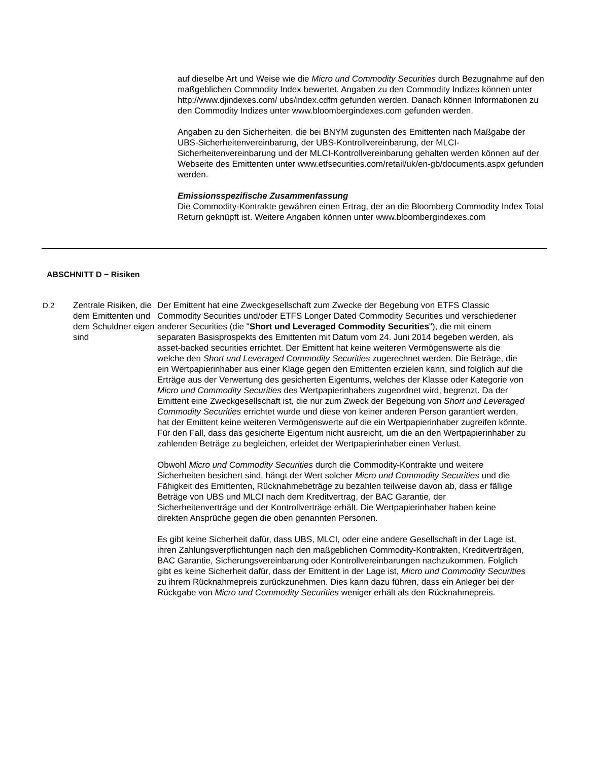auf dieselbe Art und Weise wie die Micro und Commodity Securities durch Bezugnahme auf den maßgeblichen Commodity Index bewertet. Angaben zu den Commodity Indizes können unter http://www.djindexes.com/ ubs/index.cdfm gefunden werden. Danach können Informationen zu den Commodity Indizes unter www.bloombergindexes.com gefunden werden.
Angaben zu den Sicherheiten, die bei BNYM zugunsten des Emittenten nach Maßgabe der UBS-Sicherheitenvereinbarung, der UBS-Kontrollvereinbarung, der MLCI-Sicherheitenvereinbarung und der MLCI-Kontrollvereinbarung gehalten werden können auf der Webseite des Emittenten unter www.etfsecurities.com/retail/uk/en-gb/documents.aspx gefunden werden.
Emissionsspezifische Zusammenfassung
Die Commodity-Kontrakte gewähren einen Ertrag, der an die Bloomberg Commodity Index Total Return geknüpft ist. Weitere Angaben können unter www.bloombergindexes.com
ABSCHNITT D − Risiken
D.2 Zentrale Risiken, die dem Emittenten und dem Schuldner eigen sind
Der Emittent hat eine Zweckgesellschaft zum Zwecke der Begebung von ETFS Classic Commodity Securities und/oder ETFS Longer Dated Commodity Securities und verschiedener anderer Securities (die "Short und Leveraged Commodity Securities"), die mit einem separaten Basisprospekts des Emittenten mit Datum vom 24. Juni 2014 begeben werden, als asset-backed securities errichtet. Der Emittent hat keine weiteren Vermögenswerte als die welche den Short und Leveraged Commodity Securities zugerechnet werden. Die Beträge, die ein Wertpapierinhaber aus einer Klage gegen den Emittenten erzielen kann, sind folglich auf die Erträge aus der Verwertung des gesicherten Eigentums, welches der Klasse oder Kategorie von Micro und Commodity Securities des Wertpapierinhabers zugeordnet wird, begrenzt. Da der Emittent eine Zweckgesellschaft ist, die nur zum Zweck der Begebung von Short und Leveraged Commodity Securities errichtet wurde und diese von keiner anderen Person garantiert werden, hat der Emittent keine weiteren Vermögenswerte auf die ein Wertpapierinhaber zugreifen könnte. Für den Fall, dass das gesicherte Eigentum nicht ausreicht, um die an den Wertpapierinhaber zu zahlenden Beträge zu begleichen, erleidet der Wertpapierinhaber einen Verlust.
Obwohl Micro und Commodity Securities durch die Commodity-Kontrakte und weitere Sicherheiten besichert sind, hängt der Wert solcher Micro und Commodity Securities und die Fähigkeit des Emittenten, Rücknahmebeträge zu bezahlen teilweise davon ab, dass er fällige Beträge von UBS und MLCI nach dem Kreditvertrag, der BAC Garantie, der Sicherheitenverträge und der Kontrollverträge erhält. Die Wertpapierinhaber haben keine direkten Ansprüche gegen die oben genannten Personen.
Es gibt keine Sicherheit dafür, dass UBS, MLCI, oder eine andere Gesellschaft in der Lage ist, ihren Zahlungsverpflichtungen nach den maßgeblichen Commodity-Kontrakten, Kreditverträgen, BAC Garantie, Sicherungsvereinbarung oder Kontrollvereinbarungen nachzukommen. Folglich gibt es keine Sicherheit dafür, dass der Emittent in der Lage ist, Micro und Commodity Securities zu ihrem Rücknahmepreis zurückzunehmen. Dies kann dazu führen, dass ein Anleger bei der Rückgabe von Micro und Commodity Securities weniger erhält als den Rücknahmepreis.